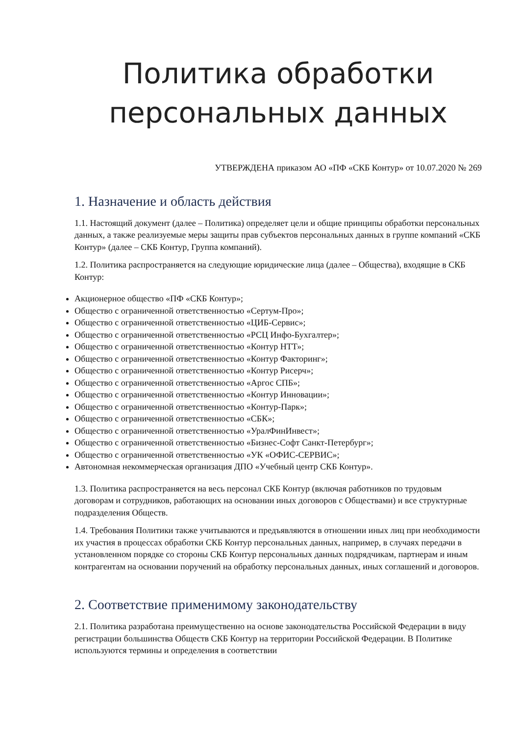Политика обработки персональных данных
УТВЕРЖДЕНА приказом АО «ПФ «СКБ Контур» от 10.07.2020 № 269
1. Назначение и область действия
1.1. Настоящий документ (далее – Политика) определяет цели и общие принципы обработки персональных данных, а также реализуемые меры защиты прав субъектов персональных данных в группе компаний «СКБ Контур» (далее – СКБ Контур, Группа компаний).
1.2. Политика распространяется на следующие юридические лица (далее – Общества), входящие в СКБ Контур:
Акционерное общество «ПФ «СКБ Контур»;
Общество с ограниченной ответственностью «Сертум-Про»;
Общество с ограниченной ответственностью «ЦИБ-Сервис»;
Общество с ограниченной ответственностью «РСЦ Инфо-Бухгалтер»;
Общество с ограниченной ответственностью «Контур НТТ»;
Общество с ограниченной ответственностью «Контур Факторинг»;
Общество с ограниченной ответственностью «Контур Рисерч»;
Общество с ограниченной ответственностью «Аргос СПБ»;
Общество с ограниченной ответственностью «Контур Инновации»;
Общество с ограниченной ответственностью «Контур-Парк»;
Общество с ограниченной ответственностью «СБК»;
Общество с ограниченной ответственностью «УралФинИнвест»;
Общество с ограниченной ответственностью «Бизнес-Софт Санкт-Петербург»;
Общество с ограниченной ответственностью «УК «ОФИС-СЕРВИС»;
Автономная некоммерческая организация ДПО «Учебный центр СКБ Контур».
1.3. Политика распространяется на весь персонал СКБ Контур (включая работников по трудовым договорам и сотрудников, работающих на основании иных договоров с Обществами) и все структурные подразделения Обществ.
1.4. Требования Политики также учитываются и предъявляются в отношении иных лиц при необходимости их участия в процессах обработки СКБ Контур персональных данных, например, в случаях передачи в установленном порядке со стороны СКБ Контур персональных данных подрядчикам, партнерам и иным контрагентам на основании поручений на обработку персональных данных, иных соглашений и договоров.
2. Соответствие применимому законодательству
2.1. Политика разработана преимущественно на основе законодательства Российской Федерации в виду регистрации большинства Обществ СКБ Контур на территории Российской Федерации. В Политике используются термины и определения в соответствии